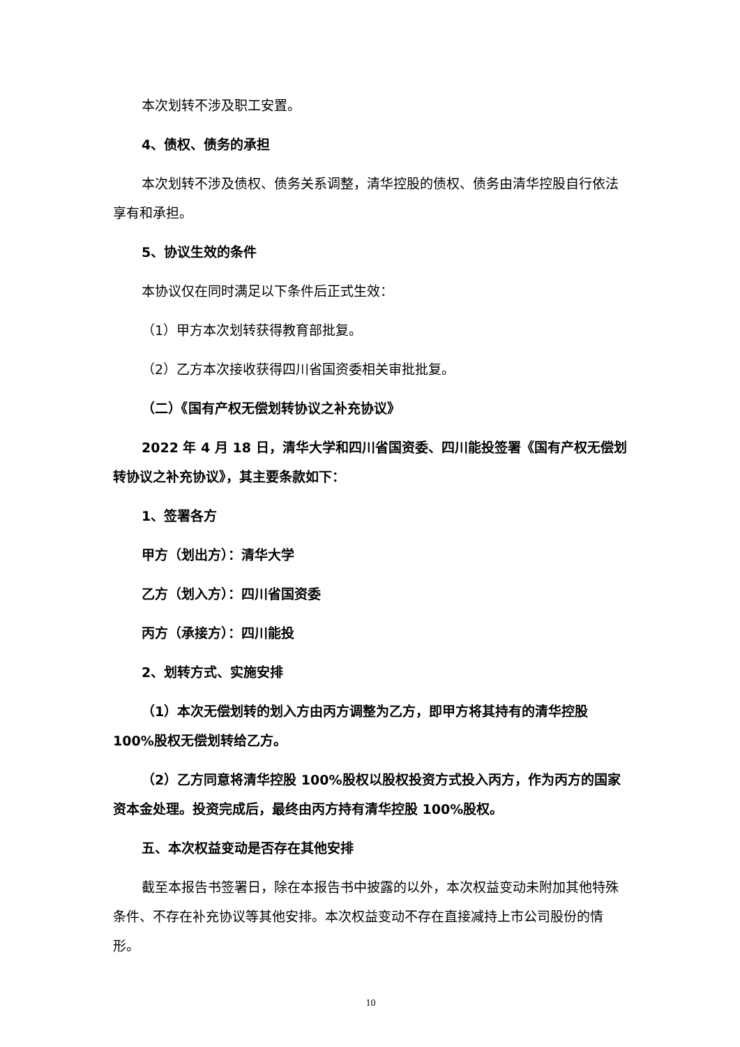本次划转不涉及职工安置。
4、债权、债务的承担
本次划转不涉及债权、债务关系调整，清华控股的债权、债务由清华控股自行依法享有和承担。
5、协议生效的条件
本协议仅在同时满足以下条件后正式生效：
（1）甲方本次划转获得教育部批复。
（2）乙方本次接收获得四川省国资委相关审批批复。
（二）《国有产权无偿划转协议之补充协议》
2022 年 4 月 18 日，清华大学和四川省国资委、四川能投签署《国有产权无偿划转协议之补充协议》，其主要条款如下：
1、签署各方
甲方（划出方）：清华大学
乙方（划入方）：四川省国资委
丙方（承接方）：四川能投
2、划转方式、实施安排
（1）本次无偿划转的划入方由丙方调整为乙方，即甲方将其持有的清华控股 100%股权无偿划转给乙方。
（2）乙方同意将清华控股 100%股权以股权投资方式投入丙方，作为丙方的国家资本金处理。投资完成后，最终由丙方持有清华控股 100%股权。
五、本次权益变动是否存在其他安排
截至本报告书签署日，除在本报告书中披露的以外，本次权益变动未附加其他特殊条件、不存在补充协议等其他安排。本次权益变动不存在直接减持上市公司股份的情形。
10